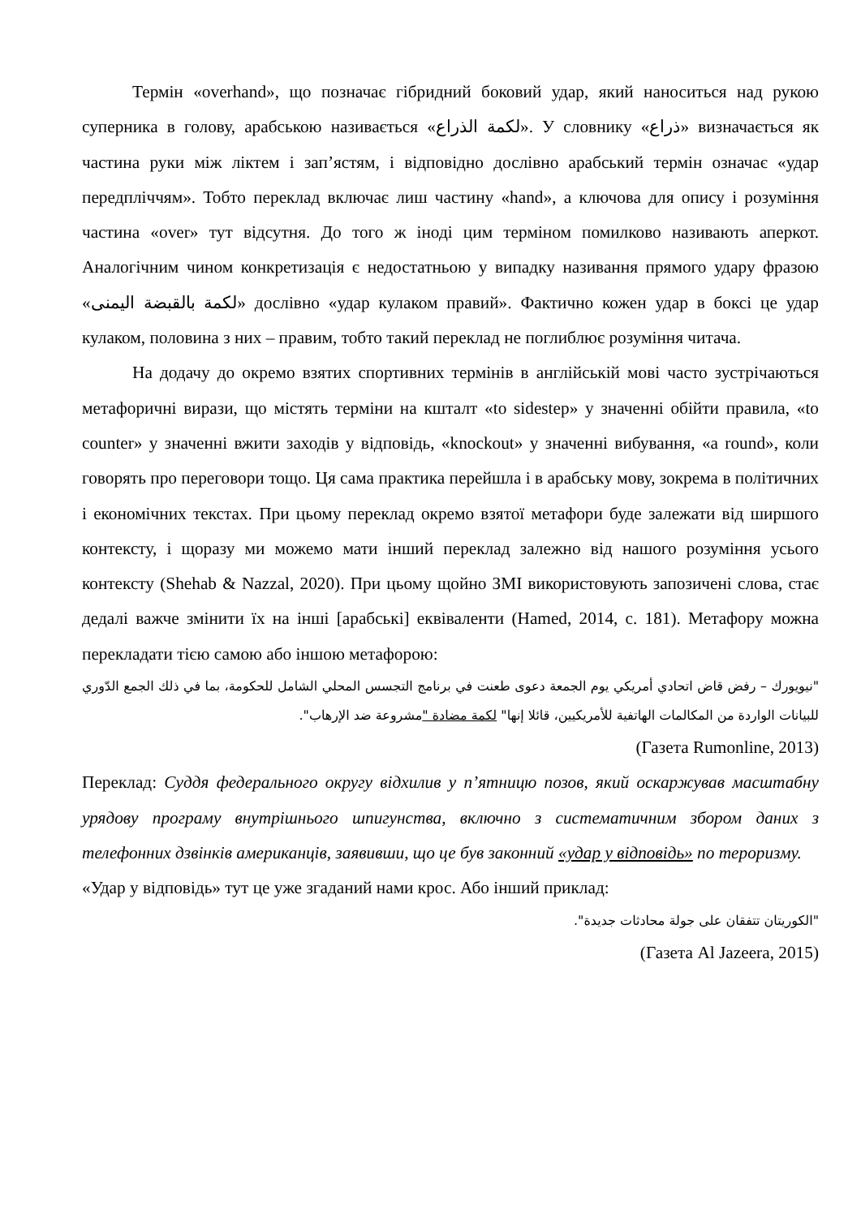Термін «overhand», що позначає гібридний боковий удар, який наноситься над рукою суперника в голову, арабською називається «لكمة الذراع». У словнику «ذراع» визначається як частина руки між ліктем і зап’ястям, і відповідно дослівно арабський термін означає «удар передпліччям». Тобто переклад включає лиш частину «hand», а ключова для опису і розуміння частина «over» тут відсутня. До того ж іноді цим терміном помилково називають аперкот. Аналогічним чином конкретизація є недостатньою у випадку називання прямого удару фразою «لكمة بالقبضة اليمنى» дослівно «удар кулаком правий». Фактично кожен удар в боксі це удар кулаком, половина з них – правим, тобто такий переклад не поглиблює розуміння читача.
На додачу до окремо взятих спортивних термінів в англійській мові часто зустрічаються метафоричні вирази, що містять терміни на кшталт «to sidestep» у значенні обійти правила, «to counter» у значенні вжити заходів у відповідь, «knockout» у значенні вибування, «a round», коли говорять про переговори тощо. Ця сама практика перейшла і в арабську мову, зокрема в політичних і економічних текстах. При цьому переклад окремо взятої метафори буде залежати від ширшого контексту, і щоразу ми можемо мати інший переклад залежно від нашого розуміння усього контексту (Shehab & Nazzal, 2020). При цьому щойно ЗМІ використовують запозичені слова, стає дедалі важче змінити їх на інші [арабські] еквіваленти (Hamed, 2014, с. 181). Метафору можна перекладати тією самою або іншою метафорою:
"نيويورك – رفض قاض اتحادي أمريكي يوم الجمعة دعوى طعنت في برنامج التجسس المحلي الشامل للحكومة، بما في ذلك الجمع الدّوري للبيانات الواردة من المكالمات الهاتفية للأمريكيين، قائلا إنها" لكمة مضادة "مشروعة ضد الإرهاب".
(Газета Rumonline, 2013)
Переклад: Суддя федерального округу відхилив у п’ятницю позов, який оскаржував масштабну урядову програму внутрішнього шпигунства, включно з систематичним збором даних з телефонних дзвінків американців, заявивши, що це був законний «удар у відповідь» по тероризму.
«Удар у відповідь» тут це уже згаданий нами крос. Або інший приклад:
"الكوريتان تتفقان على جولة محادثات جديدة".
(Газета Al Jazeera, 2015)